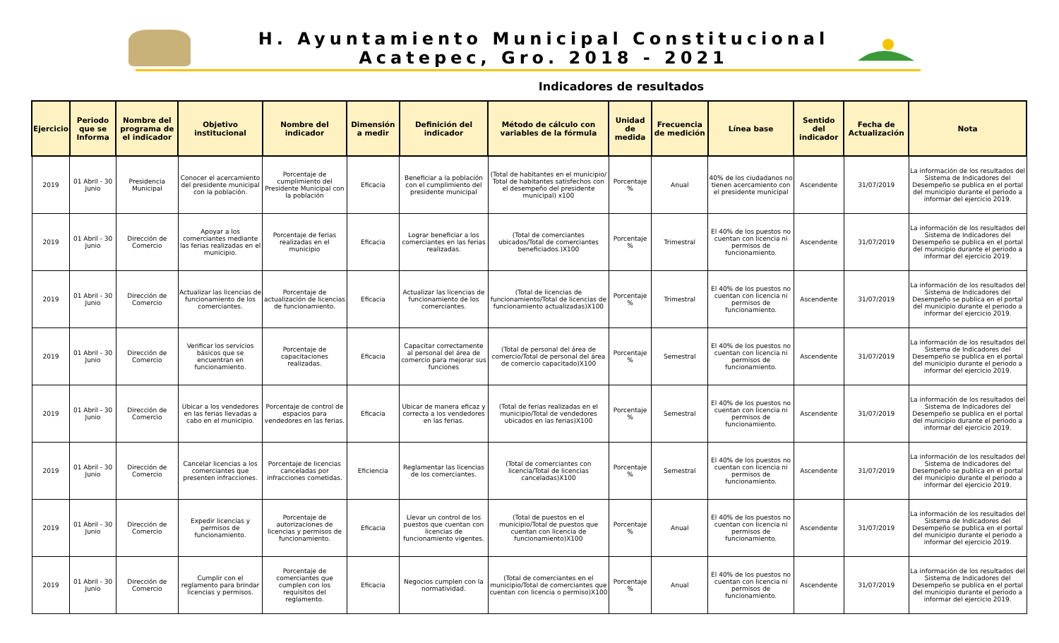H. Ayuntamiento Municipal Constitucional
Acatepec, Gro. 2018 - 2021
Indicadores de resultados
| Ejercicio | Periodo que se Informa | Nombre del programa de el indicador | Objetivo institucional | Nombre del indicador | Dimensión a medir | Definición del indicador | Método de cálculo con variables de la fórmula | Unidad de medida | Frecuencia de medición | Línea base | Sentido del indicador | Fecha de Actualización | Nota |
| --- | --- | --- | --- | --- | --- | --- | --- | --- | --- | --- | --- | --- | --- |
| 2019 | 01 Abril - 30 Junio | Presidencia Municipal | Conocer el acercamiento del presidente municipal con la población. | Porcentaje de cumplimiento del Presidente Municipal con la población | Eficacia | Beneficiar a la población con el cumplimiento del presidente municipal | (Total de habitantes en el municipio/ Total de habitantes satisfechos con el desempeño del presidente municipal) x100 | Porcentaje % | Anual | 40% de los ciudadanos no tienen acercamiento con el presidente municipal | Ascendente | 31/07/2019 | La información de los resultados del Sistema de Indicadores del Desempeño se publica en el portal del municipio durante el periodo a informar del ejercicio 2019. |
| 2019 | 01 Abril - 30 Junio | Dirección de Comercio | Apoyar a los comerciantes mediante las ferias realizadas en el municipio. | Porcentaje de ferias realizadas en el municipio | Eficacia | Lograr beneficiar a los comerciantes en las ferias realizadas. | (Total de comerciantes ubicados/Total de comerciantes beneficiados.)X100 | Porcentaje % | Trimestral | El 40% de los puestos no cuentan con licencia ni permisos de funcionamiento. | Ascendente | 31/07/2019 | La información de los resultados del Sistema de Indicadores del Desempeño se publica en el portal del municipio durante el periodo a informar del ejercicio 2019. |
| 2019 | 01 Abril - 30 Junio | Dirección de Comercio | Actualizar las licencias de funcionamiento de los comerciantes. | Porcentaje de actualización de licencias de funcionamiento. | Eficacia | Actualizar las licencias de funcionamiento de los comerciantes. | (Total de licencias de funcionamiento/Total de licencias de funcionamiento actualizadas)X100 | Porcentaje % | Trimestral | El 40% de los puestos no cuentan con licencia ni permisos de funcionamiento. | Ascendente | 31/07/2019 | La información de los resultados del Sistema de Indicadores del Desempeño se publica en el portal del municipio durante el periodo a informar del ejercicio 2019. |
| 2019 | 01 Abril - 30 Junio | Dirección de Comercio | Verificar los servicios básicos que se encuentran en funcionamiento. | Porcentaje de capacitaciones realizadas. | Eficacia | Capacitar correctamente al personal del área de comercio para mejorar sus funciones | (Total de personal del área de comercio/Total de personal del área de comercio capacitado)X100 | Porcentaje % | Semestral | El 40% de los puestos no cuentan con licencia ni permisos de funcionamiento. | Ascendente | 31/07/2019 | La información de los resultados del Sistema de Indicadores del Desempeño se publica en el portal del municipio durante el periodo a informar del ejercicio 2019. |
| 2019 | 01 Abril - 30 Junio | Dirección de Comercio | Ubicar a los vendedores en las ferias llevadas a cabo en el municipio. | Porcentaje de control de espacios para vendedores en las ferias. | Eficacia | Ubicar de manera eficaz y correcta a los vendedores en las ferias. | (Total de ferias realizadas en el municipio/Total de vendedores ubicados en las ferias)X100 | Porcentaje % | Semestral | El 40% de los puestos no cuentan con licencia ni permisos de funcionamiento. | Ascendente | 31/07/2019 | La información de los resultados del Sistema de Indicadores del Desempeño se publica en el portal del municipio durante el periodo a informar del ejercicio 2019. |
| 2019 | 01 Abril - 30 Junio | Dirección de Comercio | Cancelar licencias a los comerciantes que presenten infracciones. | Porcentaje de licencias canceladas por infracciones cometidas. | Eficiencia | Reglamentar las licencias de los comerciantes. | (Total de comerciantes con licencia/Total de licencias canceladas)X100 | Porcentaje % | Semestral | El 40% de los puestos no cuentan con licencia ni permisos de funcionamiento. | Ascendente | 31/07/2019 | La información de los resultados del Sistema de Indicadores del Desempeño se publica en el portal del municipio durante el periodo a informar del ejercicio 2019. |
| 2019 | 01 Abril - 30 Junio | Dirección de Comercio | Expedir licencias y permisos de funcionamiento. | Porcentaje de autorizaciones de licencias y permisos de funcionamiento. | Eficacia | Llevar un control de los puestos que cuentan con licencias de funcionamiento vigentes. | (Total de puestos en el municipio/Total de puestos que cuentan con licencia de funcionamiento)X100 | Porcentaje % | Anual | El 40% de los puestos no cuentan con licencia ni permisos de funcionamiento. | Ascendente | 31/07/2019 | La información de los resultados del Sistema de Indicadores del Desempeño se publica en el portal del municipio durante el periodo a informar del ejercicio 2019. |
| 2019 | 01 Abril - 30 Junio | Dirección de Comercio | Cumplir con el reglamento para brindar licencias y permisos. | Porcentaje de comerciantes que cumplen con los requisitos del reglamento. | Eficacia | Negocios cumplen con la normatividad. | (Total de comerciantes en el municipio/Total de comerciantes que cuentan con licencia o permiso)X100 | Porcentaje % | Anual | El 40% de los puestos no cuentan con licencia ni permisos de funcionamiento. | Ascendente | 31/07/2019 | La información de los resultados del Sistema de Indicadores del Desempeño se publica en el portal del municipio durante el periodo a informar del ejercicio 2019. |